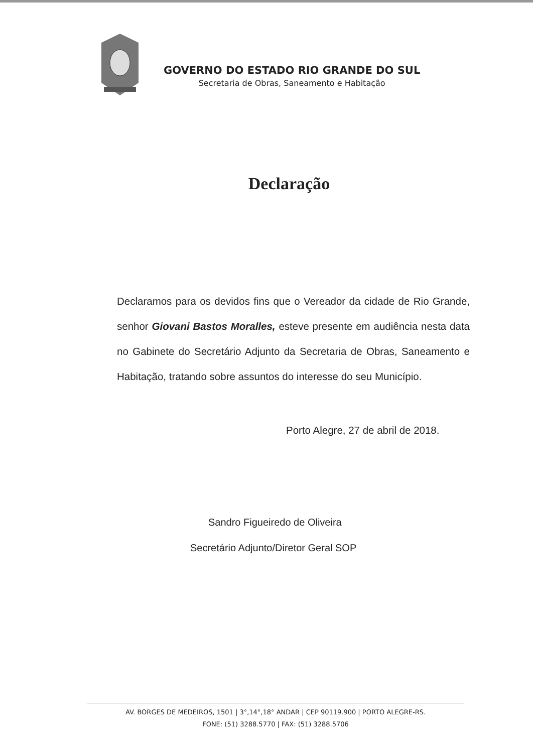GOVERNO DO ESTADO RIO GRANDE DO SUL
Secretaria de Obras, Saneamento e Habitação
Declaração
Declaramos para os devidos fins que o Vereador da cidade de Rio Grande, senhor Giovani Bastos Moralles, esteve presente em audiência nesta data no Gabinete do Secretário Adjunto da Secretaria de Obras, Saneamento e Habitação, tratando sobre assuntos do interesse do seu Município.
Porto Alegre, 27 de abril de 2018.
Sandro Figueiredo de Oliveira
Secretário Adjunto/Diretor Geral SOP
AV. BORGES DE MEDEIROS, 1501 | 3°,14°,18° ANDAR | CEP 90119.900 | PORTO ALEGRE-RS.
FONE: (51) 3288.5770 | FAX: (51) 3288.5706